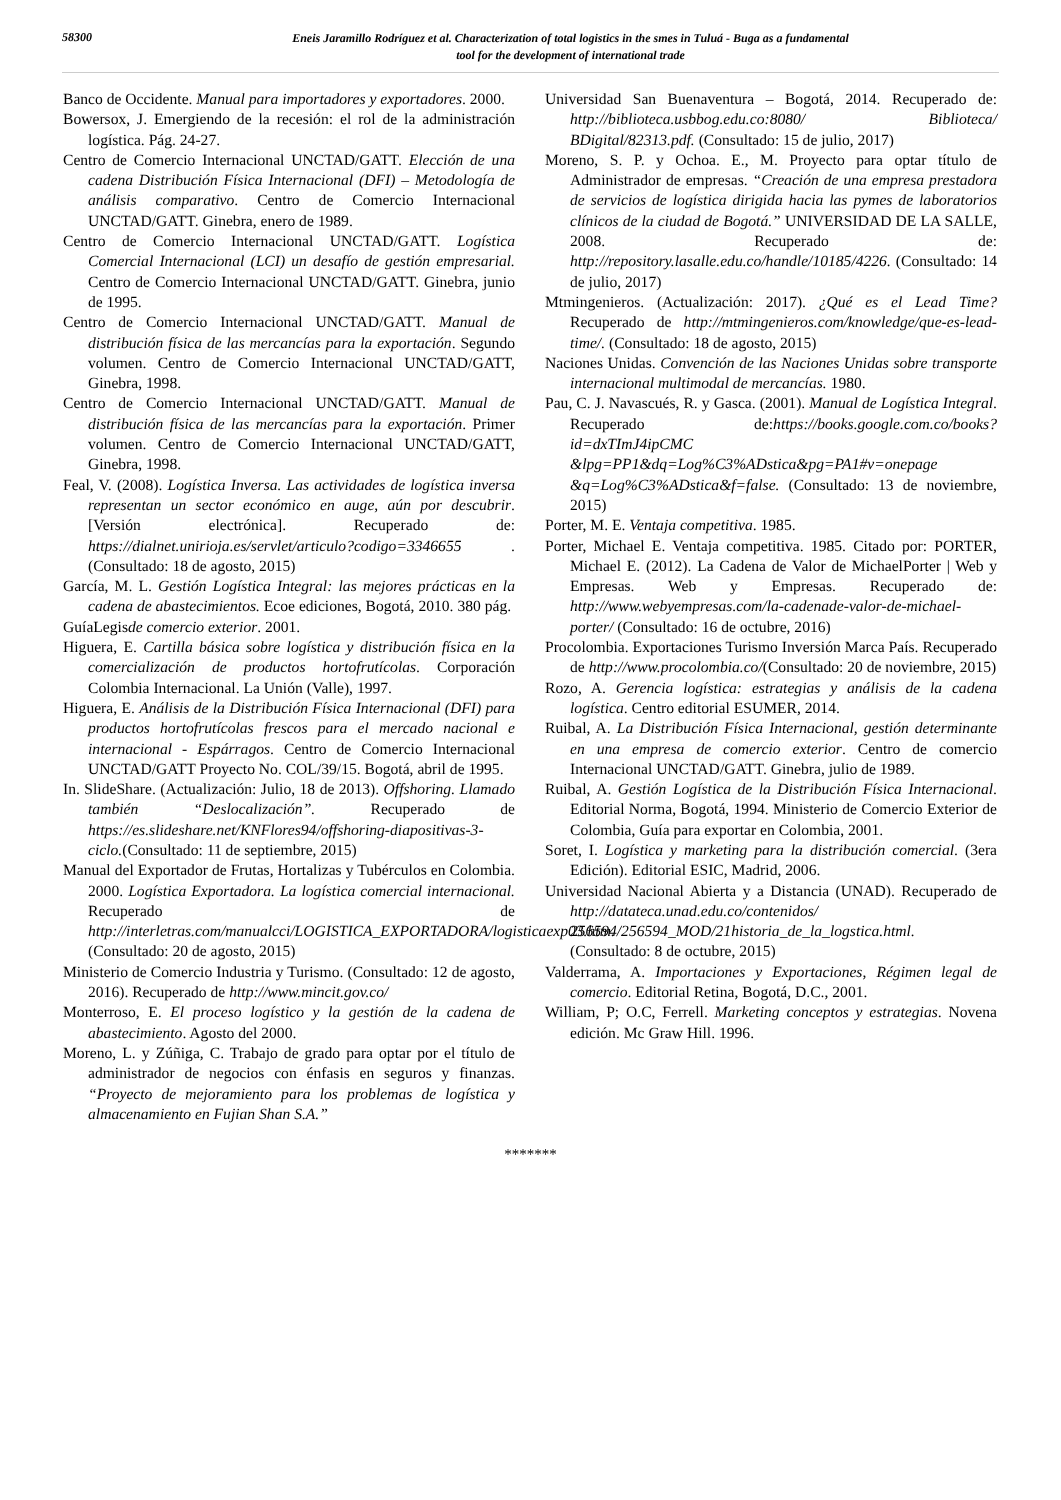58300
Eneis Jaramillo Rodríguez et al. Characterization of total logistics in the smes in Tuluá - Buga as a fundamental
tool for the development of international trade
Banco de Occidente. Manual para importadores y exportadores. 2000.
Bowersox, J. Emergiendo de la recesión: el rol de la administración logística. Pág. 24-27.
Centro de Comercio Internacional UNCTAD/GATT. Elección de una cadena Distribución Física Internacional (DFI) – Metodología de análisis comparativo. Centro de Comercio Internacional UNCTAD/GATT. Ginebra, enero de 1989.
Centro de Comercio Internacional UNCTAD/GATT. Logística Comercial Internacional (LCI) un desafío de gestión empresarial. Centro de Comercio Internacional UNCTAD/GATT. Ginebra, junio de 1995.
Centro de Comercio Internacional UNCTAD/GATT. Manual de distribución física de las mercancías para la exportación. Segundo volumen. Centro de Comercio Internacional UNCTAD/GATT, Ginebra, 1998.
Centro de Comercio Internacional UNCTAD/GATT. Manual de distribución física de las mercancías para la exportación. Primer volumen. Centro de Comercio Internacional UNCTAD/GATT, Ginebra, 1998.
Feal, V. (2008). Logística Inversa. Las actividades de logística inversa representan un sector económico en auge, aún por descubrir. [Versión electrónica]. Recuperado de: https://dialnet.unirioja.es/servlet/articulo?codigo=3346655 .(Consultado: 18 de agosto, 2015)
García, M. L. Gestión Logística Integral: las mejores prácticas en la cadena de abastecimientos. Ecoe ediciones, Bogotá, 2010. 380 pág.
GuíaLegisde comercio exterior. 2001.
Higuera, E. Cartilla básica sobre logística y distribución física en la comercialización de productos hortofrutícolas. Corporación Colombia Internacional. La Unión (Valle), 1997.
Higuera, E. Análisis de la Distribución Física Internacional (DFI) para productos hortofrutícolas frescos para el mercado nacional e internacional - Espárragos. Centro de Comercio Internacional UNCTAD/GATT Proyecto No. COL/39/15. Bogotá, abril de 1995.
In. SlideShare. (Actualización: Julio, 18 de 2013). Offshoring. Llamado también “Deslocalización”. Recuperado de https://es.slideshare.net/KNFlores94/offshoring-diapositivas-3-ciclo.(Consultado: 11 de septiembre, 2015)
Manual del Exportador de Frutas, Hortalizas y Tubérculos en Colombia. 2000. Logística Exportadora. La logística comercial internacional. Recuperado de http://interletras.com/manualcci/LOGISTICA_EXPORTADORA/logisticaexp03.htm. (Consultado: 20 de agosto, 2015)
Ministerio de Comercio Industria y Turismo. (Consultado: 12 de agosto, 2016). Recuperado de http://www.mincit.gov.co/
Monterroso, E. El proceso logístico y la gestión de la cadena de abastecimiento. Agosto del 2000.
Moreno, L. y Zúñiga, C. Trabajo de grado para optar por el título de administrador de negocios con énfasis en seguros y finanzas. “Proyecto de mejoramiento para los problemas de logística y almacenamiento en Fujian Shan S.A.”
Universidad San Buenaventura – Bogotá, 2014. Recuperado de: http://biblioteca.usbbog.edu.co:8080/ Biblioteca/ BDigital/82313.pdf. (Consultado: 15 de julio, 2017)
Moreno, S. P. y Ochoa. E., M. Proyecto para optar título de Administrador de empresas. “Creación de una empresa prestadora de servicios de logística dirigida hacia las pymes de laboratorios clínicos de la ciudad de Bogotá.” UNIVERSIDAD DE LA SALLE, 2008. Recuperado de: http://repository.lasalle.edu.co/handle/10185/4226. (Consultado: 14 de julio, 2017)
Mtmingenieros. (Actualización: 2017). ¿Qué es el Lead Time? Recuperado de http://mtmingenieros.com/knowledge/que-es-lead-time/. (Consultado: 18 de agosto, 2015)
Naciones Unidas. Convención de las Naciones Unidas sobre transporte internacional multimodal de mercancías. 1980.
Pau, C. J. Navascués, R. y Gasca. (2001). Manual de Logística Integral. Recuperado de:https://books.google.com.co/books?id=dxTImJ4ipCMC &lpg=PP1&dq=Log%C3%ADstica&pg=PA1#v=onepage &q=Log%C3%ADstica&f=false. (Consultado: 13 de noviembre, 2015)
Porter, M. E. Ventaja competitiva. 1985.
Porter, Michael E. Ventaja competitiva. 1985. Citado por: PORTER, Michael E. (2012). La Cadena de Valor de MichaelPorter | Web y Empresas. Web y Empresas. Recuperado de: http://www.webyempresas.com/la-cadenade-valor-de-michael-porter/ (Consultado: 16 de octubre, 2016)
Procolombia. Exportaciones Turismo Inversión Marca País. Recuperado de http://www.procolombia.co/(Consultado: 20 de noviembre, 2015)
Rozo, A. Gerencia logística: estrategias y análisis de la cadena logística. Centro editorial ESUMER, 2014.
Ruibal, A. La Distribución Física Internacional, gestión determinante en una empresa de comercio exterior. Centro de comercio Internacional UNCTAD/GATT. Ginebra, julio de 1989.
Ruibal, A. Gestión Logística de la Distribución Física Internacional. Editorial Norma, Bogotá, 1994. Ministerio de Comercio Exterior de Colombia, Guía para exportar en Colombia, 2001.
Soret, I. Logística y marketing para la distribución comercial. (3era Edición). Editorial ESIC, Madrid, 2006.
Universidad Nacional Abierta y a Distancia (UNAD). Recuperado de http://datateca.unad.edu.co/contenidos/ 256594/256594_MOD/21historia_de_la_logstica.html. (Consultado: 8 de octubre, 2015)
Valderrama, A. Importaciones y Exportaciones, Régimen legal de comercio. Editorial Retina, Bogotá, D.C., 2001.
William, P; O.C, Ferrell. Marketing conceptos y estrategias. Novena edición. Mc Graw Hill. 1996.
*******